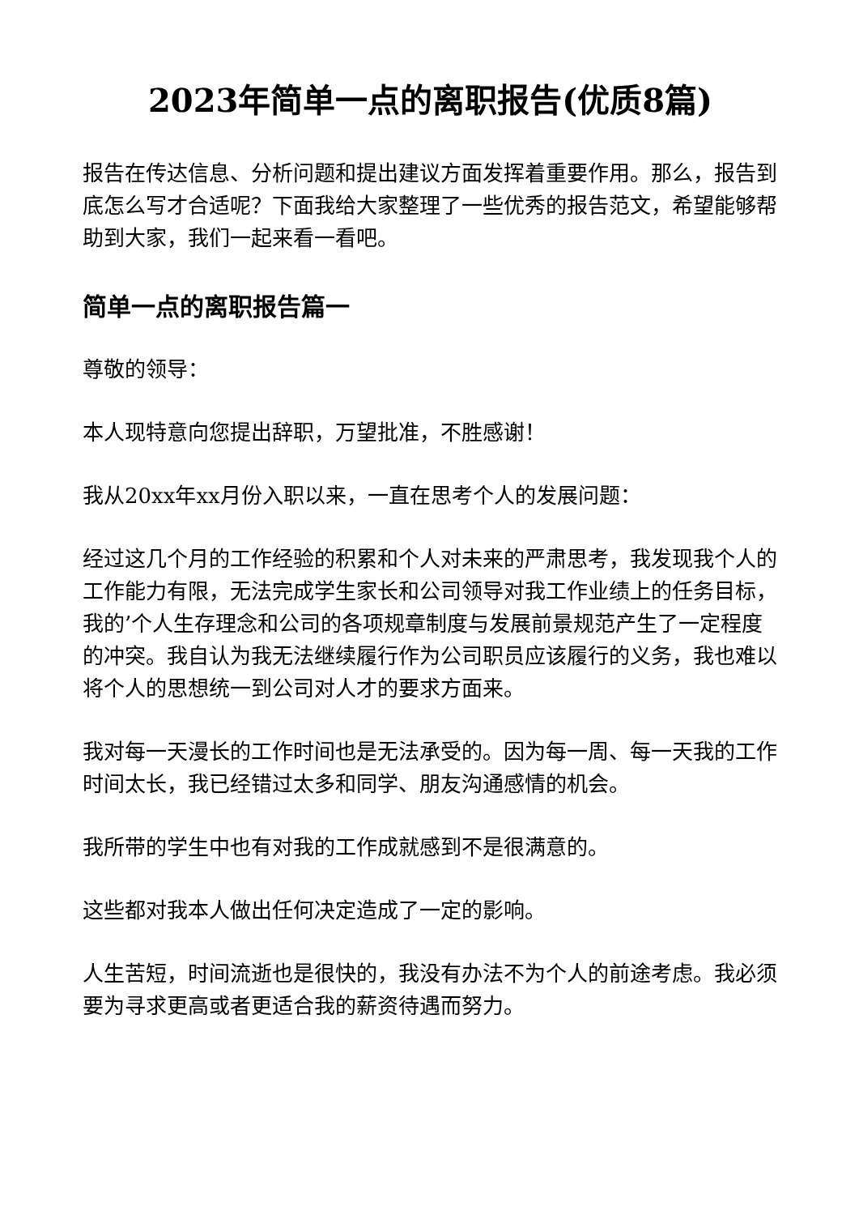2023年简单一点的离职报告(优质8篇)
报告在传达信息、分析问题和提出建议方面发挥着重要作用。那么，报告到底怎么写才合适呢？下面我给大家整理了一些优秀的报告范文，希望能够帮助到大家，我们一起来看一看吧。
简单一点的离职报告篇一
尊敬的领导：
本人现特意向您提出辞职，万望批准，不胜感谢！
我从20xx年xx月份入职以来，一直在思考个人的发展问题：
经过这几个月的工作经验的积累和个人对未来的严肃思考，我发现我个人的工作能力有限，无法完成学生家长和公司领导对我工作业绩上的任务目标，我的’个人生存理念和公司的各项规章制度与发展前景规范产生了一定程度的冲突。我自认为我无法继续履行作为公司职员应该履行的义务，我也难以将个人的思想统一到公司对人才的要求方面来。
我对每一天漫长的工作时间也是无法承受的。因为每一周、每一天我的工作时间太长，我已经错过太多和同学、朋友沟通感情的机会。
我所带的学生中也有对我的工作成就感到不是很满意的。
这些都对我本人做出任何决定造成了一定的影响。
人生苦短，时间流逝也是很快的，我没有办法不为个人的前途考虑。我必须要为寻求更高或者更适合我的薪资待遇而努力。